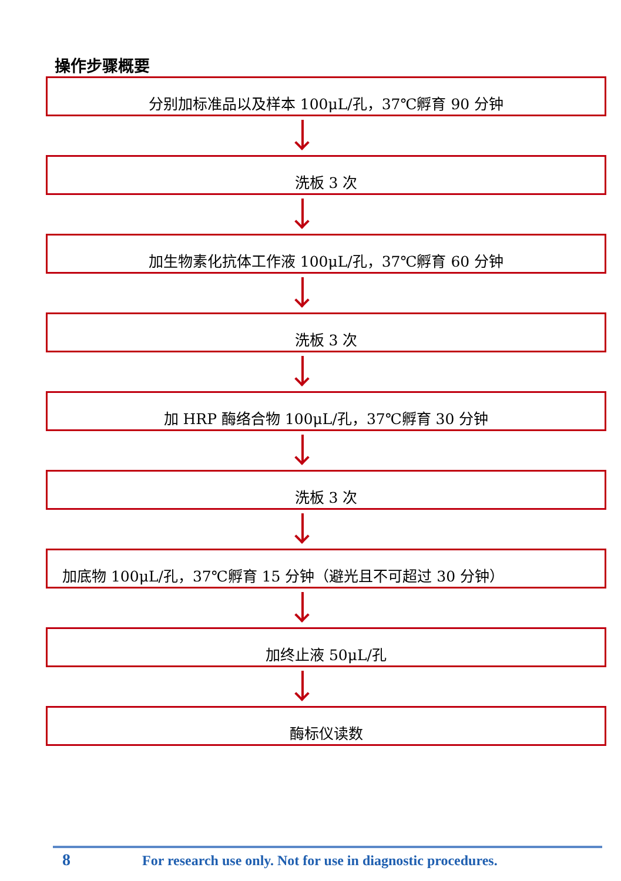操作步骤概要
分别加标准品以及样本 100μL/孔，37℃孵育 90 分钟
洗板 3 次
加生物素化抗体工作液 100μL/孔，37℃孵育 60 分钟
洗板 3 次
加 HRP 酶络合物 100μL/孔，37℃孵育 30 分钟
洗板 3 次
加底物 100μL/孔，37℃孵育 15 分钟（避光且不可超过 30 分钟）
加终止液 50μL/孔
酶标仪读数
8 For research use only. Not for use in diagnostic procedures.